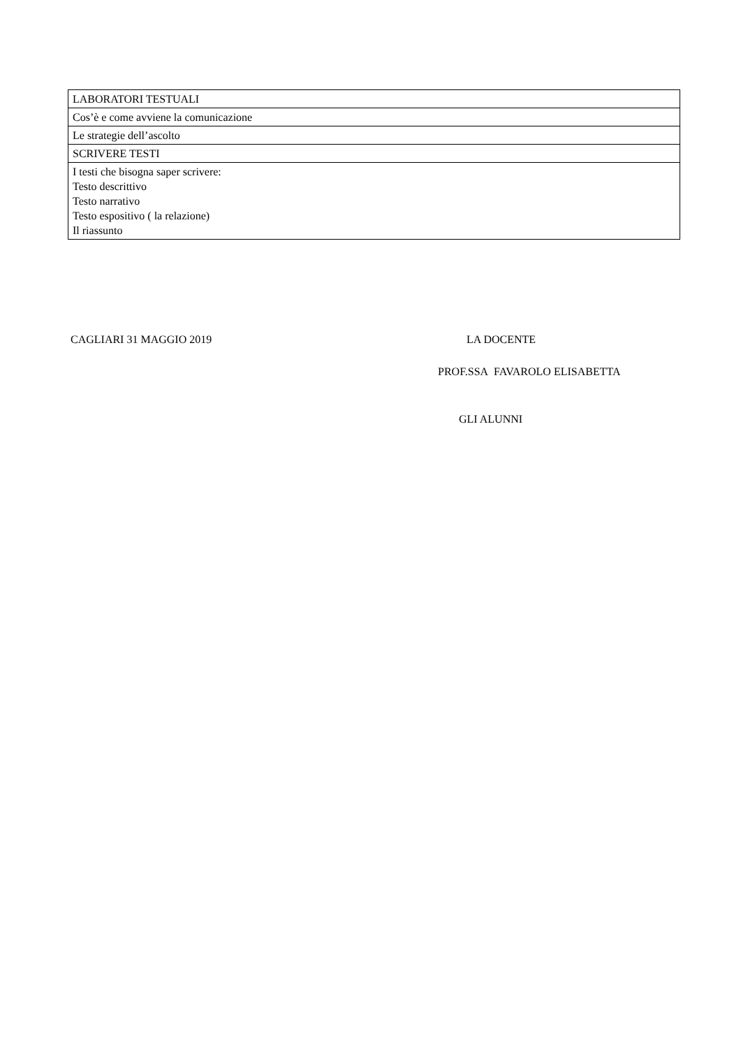| LABORATORI TESTUALI |
| Cos’è e come avviene la comunicazione |
| Le strategie dell’ascolto |
| SCRIVERE TESTI |
| I testi che bisogna saper scrivere: Testo descrittivo Testo narrativo Testo espositivo ( la relazione) Il riassunto |
CAGLIARI 31 MAGGIO 2019 LA DOCENTE
PROF.SSA FAVAROLO ELISABETTA
GLI ALUNNI